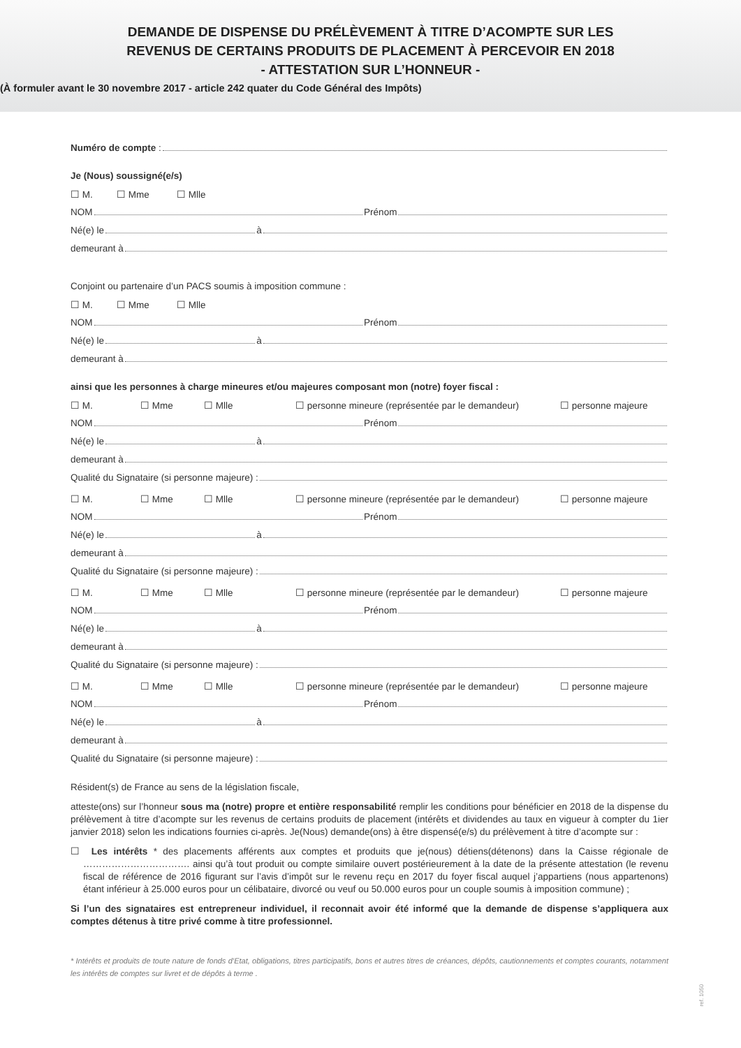DEMANDE DE DISPENSE DU PRÉLÈVEMENT À TITRE D’ACOMPTE SUR LES
REVENUS DE CERTAINS PRODUITS DE PLACEMENT À PERCEVOIR EN 2018
- ATTESTATION SUR L’HONNEUR -
(À formuler avant le 30 novembre 2017 - article 242 quater du Code Général des Impôts)
Numéro de compte :
Je (Nous) soussigné(e/s)
☐ M. ☐ Mme ☐ Mlle
NOM Prénom
Né(e) le à
demeurant à
Conjoint ou partenaire d’un PACS soumis à imposition commune :
☐ M. ☐ Mme ☐ Mlle
NOM Prénom
Né(e) le à
demeurant à
ainsi que les personnes à charge mineures et/ou majeures composant mon (notre) foyer fiscal :
☐ M. ☐ Mme ☐ Mlle ☐ personne mineure (représentée par le demandeur) ☐ personne majeure
NOM Prénom
Né(e) le à
demeurant à
Qualité du Signataire (si personne majeure) :
☐ M. ☐ Mme ☐ Mlle ☐ personne mineure (représentée par le demandeur) ☐ personne majeure
NOM Prénom
Né(e) le à
demeurant à
Qualité du Signataire (si personne majeure) :
☐ M. ☐ Mme ☐ Mlle ☐ personne mineure (représentée par le demandeur) ☐ personne majeure
NOM Prénom
Né(e) le à
demeurant à
Qualité du Signataire (si personne majeure) :
☐ M. ☐ Mme ☐ Mlle ☐ personne mineure (représentée par le demandeur) ☐ personne majeure
NOM Prénom
Né(e) le à
demeurant à
Qualité du Signataire (si personne majeure) :
Résident(s) de France au sens de la législation fiscale,
atteste(ons) sur l’honneur sous ma (notre) propre et entière responsabilité remplir les conditions pour bénéficier en 2018 de la dispense du prélèvement à titre d’acompte sur les revenus de certains produits de placement (intérêts et dividendes au taux en vigueur à compter du 1ier janvier 2018) selon les indications fournies ci-après. Je(Nous) demande(ons) à être dispensé(e/s) du prélèvement à titre d’acompte sur :
☐ Les intérêts * des placements afférents aux comptes et produits que je(nous) détiens(détenons) dans la Caisse régionale de ……………………………. ainsi qu’à tout produit ou compte similaire ouvert postérieurement à la date de la présente attestation (le revenu fiscal de référence de 2016 figurant sur l’avis d’impôt sur le revenu reçu en 2017 du foyer fiscal auquel j’appartiens (nous appartenons) étant inférieur à 25.000 euros pour un célibataire, divorcé ou veuf ou 50.000 euros pour un couple soumis à imposition commune) ;
Si l’un des signataires est entrepreneur individuel, il reconnait avoir été informé que la demande de dispense s’appliquera aux comptes détenus à titre privé comme à titre professionnel.
* Intérêts et produits de toute nature de fonds d’Etat, obligations, titres participatifs, bons et autres titres de créances, dépôts, cautionnements et comptes courants, notamment les intérêts de comptes sur livret et de dépôts à terme .
ref. 1050